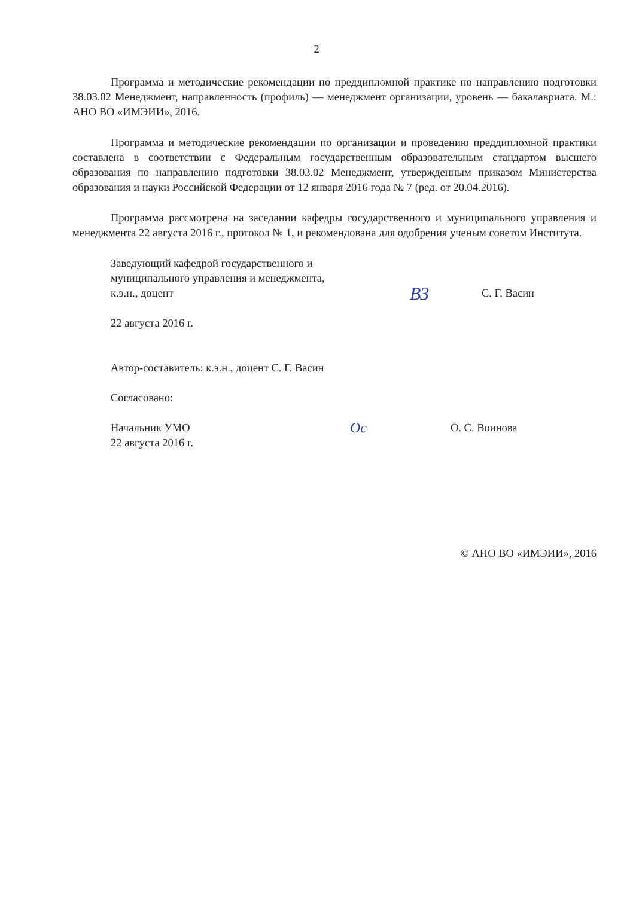2
Программа и методические рекомендации по преддипломной практике по направлению подготовки 38.03.02 Менеджмент, направленность (профиль) — менеджмент организации, уровень — бакалавриата. М.: АНО ВО «ИМЭИИ», 2016.
Программа и методические рекомендации по организации и проведению преддипломной практики составлена в соответствии с Федеральным государственным образовательным стандартом высшего образования по направлению подготовки 38.03.02 Менеджмент, утвержденным приказом Министерства образования и науки Российской Федерации от 12 января 2016 года № 7 (ред. от 20.04.2016).
Программа рассмотрена на заседании кафедры государственного и муниципального управления и менеджмента 22 августа 2016 г., протокол № 1, и рекомендована для одобрения ученым советом Института.
Заведующий кафедрой государственного и
муниципального управления и менеджмента,
к.э.н., доцент
ВЗ
С. Г. Васин
22 августа 2016 г.
Автор-составитель: к.э.н., доцент С. Г. Васин
Согласовано:
Начальник УМО
22 августа 2016 г.
Ос
О. С. Воинова
© АНО ВО «ИМЭИИ», 2016